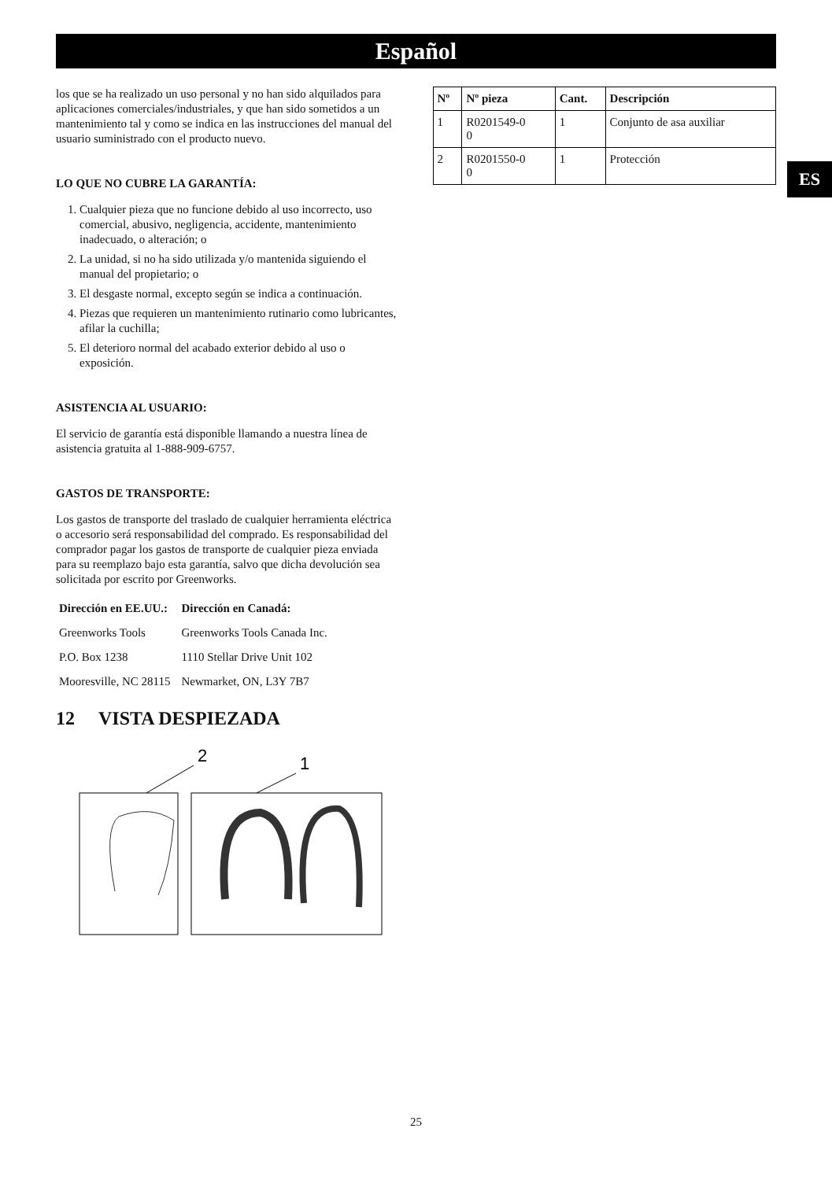Español
ES
los que se ha realizado un uso personal y no han sido alquilados para aplicaciones comerciales/industriales, y que han sido sometidos a un mantenimiento tal y como se indica en las instrucciones del manual del usuario suministrado con el producto nuevo.
LO QUE NO CUBRE LA GARANTÍA:
1. Cualquier pieza que no funcione debido al uso incorrecto, uso comercial, abusivo, negligencia, accidente, mantenimiento inadecuado, o alteración; o
2. La unidad, si no ha sido utilizada y/o mantenida siguiendo el manual del propietario; o
3. El desgaste normal, excepto según se indica a continuación.
4. Piezas que requieren un mantenimiento rutinario como lubricantes, afilar la cuchilla;
5. El deterioro normal del acabado exterior debido al uso o exposición.
ASISTENCIA AL USUARIO:
El servicio de garantía está disponible llamando a nuestra línea de asistencia gratuita al 1-888-909-6757.
GASTOS DE TRANSPORTE:
Los gastos de transporte del traslado de cualquier herramienta eléctrica o accesorio será responsabilidad del comprado. Es responsabilidad del comprador pagar los gastos de transporte de cualquier pieza enviada para su reemplazo bajo esta garantía, salvo que dicha devolución sea solicitada por escrito por Greenworks.
| Dirección en EE.UU.: | Dirección en Canadá: |
| --- | --- |
| Greenworks Tools | Greenworks Tools Canada Inc. |
| P.O. Box 1238 | 1110 Stellar Drive Unit 102 |
| Mooresville, NC 28115 | Newmarket, ON, L3Y 7B7 |
12 VISTA DESPIEZADA
2
1
| Nº | Nº pieza | Cant. | Descripción |
| --- | --- | --- | --- |
| 1 | R0201549-0 0 | 1 | Conjunto de asa auxiliar |
| 2 | R0201550-0 0 | 1 | Protección |
25